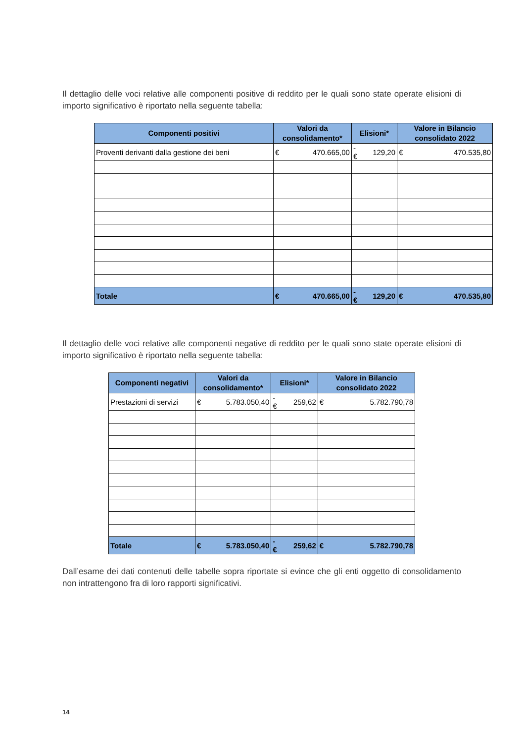Il dettaglio delle voci relative alle componenti positive di reddito per le quali sono state operate elisioni di importo significativo è riportato nella seguente tabella:
| Componenti positivi | Valori da consolidamento* | | Elisioni* | | Valore in Bilancio consolidato 2022 | |
| --- | --- | --- | --- | --- | --- | --- |
| Proventi derivanti dalla gestione dei beni | € | 470.665,00 | -€ | 129,20 | € | 470.535,80 |
| Totale | € | 470.665,00 | -€ | 129,20 | € | 470.535,80 |
Il dettaglio delle voci relative alle componenti negative di reddito per le quali sono state operate elisioni di importo significativo è riportato nella seguente tabella:
| Componenti negativi | Valori da consolidamento* | | Elisioni* | | Valore in Bilancio consolidato 2022 | |
| --- | --- | --- | --- | --- | --- | --- |
| Prestazioni di servizi | € | 5.783.050,40 | -€ | 259,62 | € | 5.782.790,78 |
| Totale | € | 5.783.050,40 | -€ | 259,62 | € | 5.782.790,78 |
Dall’esame dei dati contenuti delle tabelle sopra riportate si evince che gli enti oggetto di consolidamento non intrattengono fra di loro rapporti significativi.
14